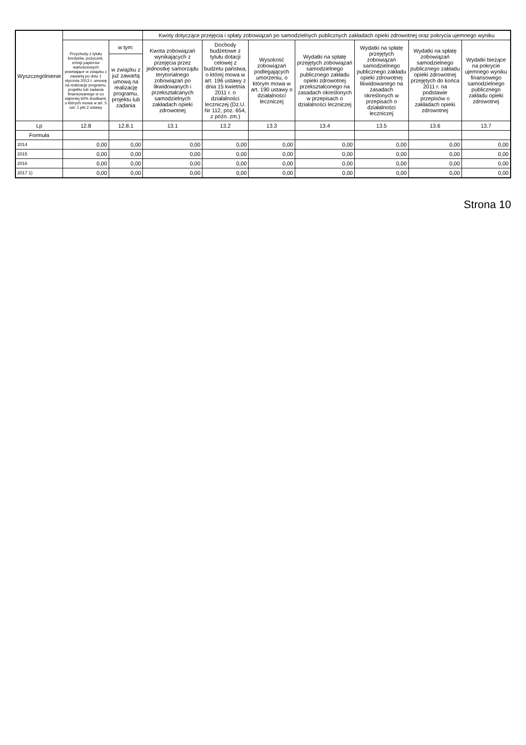| Wyszczególnienie | | | Kwoty dotyczące przejęcia i spłaty zobowiązań po samodzielnych publicznych zakładach opieki zdrowotnej oraz pokrycia ujemnego wyniku | | | | | | |
| --- | --- | --- | --- | --- | --- | --- | --- | --- | --- |
| | Przychody z tytułu kredytów, pożyczek, emisji papierów wartościowych powstające w związku z zawartą po dniu 1 stycznia 2013 r. umową na realizację programu, projektu lub zadania finansowanego w co najmniej 60% środkami, o których mowa w art. 5 ust. 1 pkt 2 ustawy | w tym: | Kwota zobowiązań wynikających z przejęcia przez jednostkę samorządu terytorialnego zobowiązań po likwidowanych i przekształcanych samodzielnych zakładach opieki zdrowotnej | Dochody budżetowe z tytułu dotacji celowej z budżetu państwa, o której mowa w art. 196 ustawy z dnia 15 kwietnia 2011 r. o działalności leczniczej (Dz.U. Nr 112, poz. 654, z późn. zm.) | Wysokość zobowiązań podlegających umorzeniu, o którym mowa w art. 190 ustawy o działalności leczniczej | Wydatki na spłatę przejętych zobowiązań samodzielnego publicznego zakładu opieki zdrowotnej przekształconego na zasadach określonych w przepisach o działalności leczniczej | Wydatki na spłatę przejętych zobowiązań samodzielnego publicznego zakładu opieki zdrowotnej likwidowanego na zasadach określonych w przepisach o działalności leczniczej | Wydatki na spłatę zobowiązań samodzielnego publicznego zakładu opieki zdrowotnej przejętych do końca 2011 r. na podstawie przepisów o zakładach opieki zdrowotnej | Wydatki bieżące na pokrycie ujemnego wyniku finansowego samodzielnego publicznego zakładu opieki zdrowotnej |
| | | w związku z już zawartą umową na realizację programu, projektu lub zadania | | | | | | | |
| Lp | 12.8 | 12.8.1 | 13.1 | 13.2 | 13.3 | 13.4 | 13.5 | 13.6 | 13.7 |
| Formuła | | | | | | | | | |
| 2014 | 0,00 | 0,00 | 0,00 | 0,00 | 0,00 | 0,00 | 0,00 | 0,00 | 0,00 |
| 2015 | 0,00 | 0,00 | 0,00 | 0,00 | 0,00 | 0,00 | 0,00 | 0,00 | 0,00 |
| 2016 | 0,00 | 0,00 | 0,00 | 0,00 | 0,00 | 0,00 | 0,00 | 0,00 | 0,00 |
| 2017 1) | 0,00 | 0,00 | 0,00 | 0,00 | 0,00 | 0,00 | 0,00 | 0,00 | 0,00 |
Strona 10